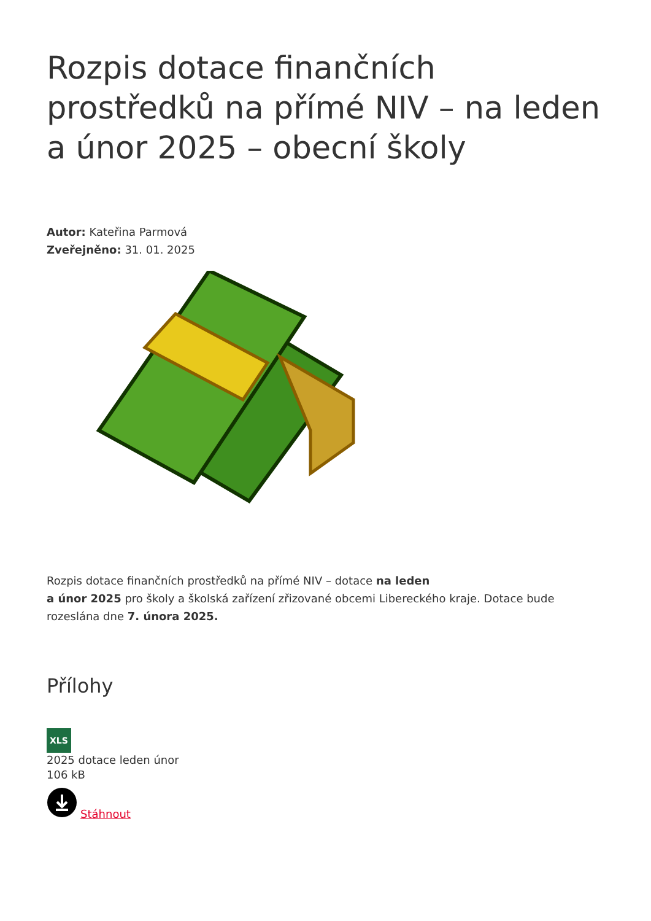Rozpis dotace finančních prostředků na přímé NIV – na leden a únor 2025 – obecní školy
Autor: Kateřina Parmová
Zveřejněno: 31. 01. 2025
Rozpis dotace finančních prostředků na přímé NIV – dotace na leden
a únor 2025 pro školy a školská zařízení zřizované obcemi Libereckého kraje. Dotace bude rozeslána dne 7. února 2025.
Přílohy
XLS
2025 dotace leden únor
106 kB
Stáhnout